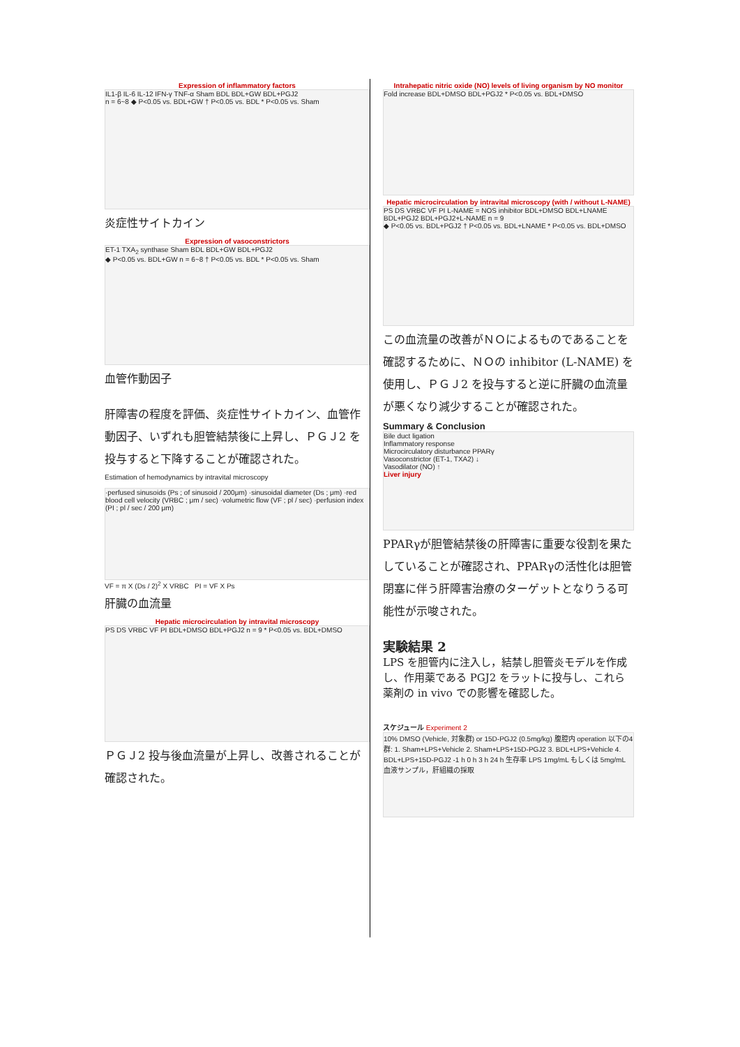Expression of inflammatory factors
IL1-β IL-6 IL-12 IFN-γ TNF-α Sham BDL BDL+GW BDL+PGJ2
n = 6~8 ◆ P<0.05 vs. BDL+GW † P<0.05 vs. BDL * P<0.05 vs. Sham
炎症性サイトカイン
Expression of vasoconstrictors
ET-1 TXA<sub>2</sub> synthase Sham BDL BDL+GW BDL+PGJ2
◆ P<0.05 vs. BDL+GW n = 6~8 † P<0.05 vs. BDL * P<0.05 vs. Sham
血管作動因子
肝障害の程度を評価、炎症性サイトカイン、血管作動因子、いずれも胆管結禁後に上昇し、ＰＧＪ2 を投与すると下降することが確認された。
Estimation of hemodynamics by intravital microscopy
·perfused sinusoids (Ps ; of sinusoid / 200μm) ·sinusoidal diameter (Ds ; μm) ·red blood cell velocity (VRBC ; μm / sec) ·volumetric flow (VF ; pl / sec) ·perfusion index (PI ; pl / sec / 200 μm)
VF = π X (Ds / 2)<sup>2</sup> X VRBC PI = VF X Ps
肝臓の血流量
Hepatic microcirculation by intravital microscopy
PS DS VRBC VF PI BDL+DMSO BDL+PGJ2 n = 9 * P<0.05 vs. BDL+DMSO
ＰＧＪ2 投与後血流量が上昇し、改善されることが確認された。
Intrahepatic nitric oxide (NO) levels of living organism by NO monitor
Fold increase BDL+DMSO BDL+PGJ2 * P<0.05 vs. BDL+DMSO
Hepatic microcirculation by intravital microscopy (with / without L-NAME)
PS DS VRBC VF PI L-NAME = NOS inhibitor BDL+DMSO BDL+LNAME BDL+PGJ2 BDL+PGJ2+L-NAME n = 9
◆ P<0.05 vs. BDL+PGJ2 † P<0.05 vs. BDL+LNAME * P<0.05 vs. BDL+DMSO
この血流量の改善がＮＯによるものであることを確認するために、ＮＯの inhibitor (L-NAME) を使用し、ＰＧＪ2 を投与すると逆に肝臓の血流量が悪くなり減少することが確認された。
Summary & Conclusion
Bile duct ligation
Inflammatory response
Microcirculatory disturbance PPARγ
Vasoconstrictor (ET-1, TXA2) ↓
Vasodilator (NO) ↑
Liver injury
PPARγが胆管結禁後の肝障害に重要な役割を果たしていることが確認され、PPARγの活性化は胆管閉塞に伴う肝障害治療のターゲットとなりうる可能性が示唆された。
実験結果 2
LPS を胆管内に注入し，結禁し胆管炎モデルを作成し、作用薬である PGJ2 をラットに投与し、これら薬剤の in vivo での影響を確認した。
スケジュール Experiment 2
10% DMSO (Vehicle, 対象群) or 15D-PGJ2 (0.5mg/kg) 腹腔内 operation 以下の4群: 1. Sham+LPS+Vehicle 2. Sham+LPS+15D-PGJ2 3. BDL+LPS+Vehicle 4. BDL+LPS+15D-PGJ2 -1 h 0 h 3 h 24 h 生存率 LPS 1mg/mL もしくは 5mg/mL 血液サンプル，肝組織の採取